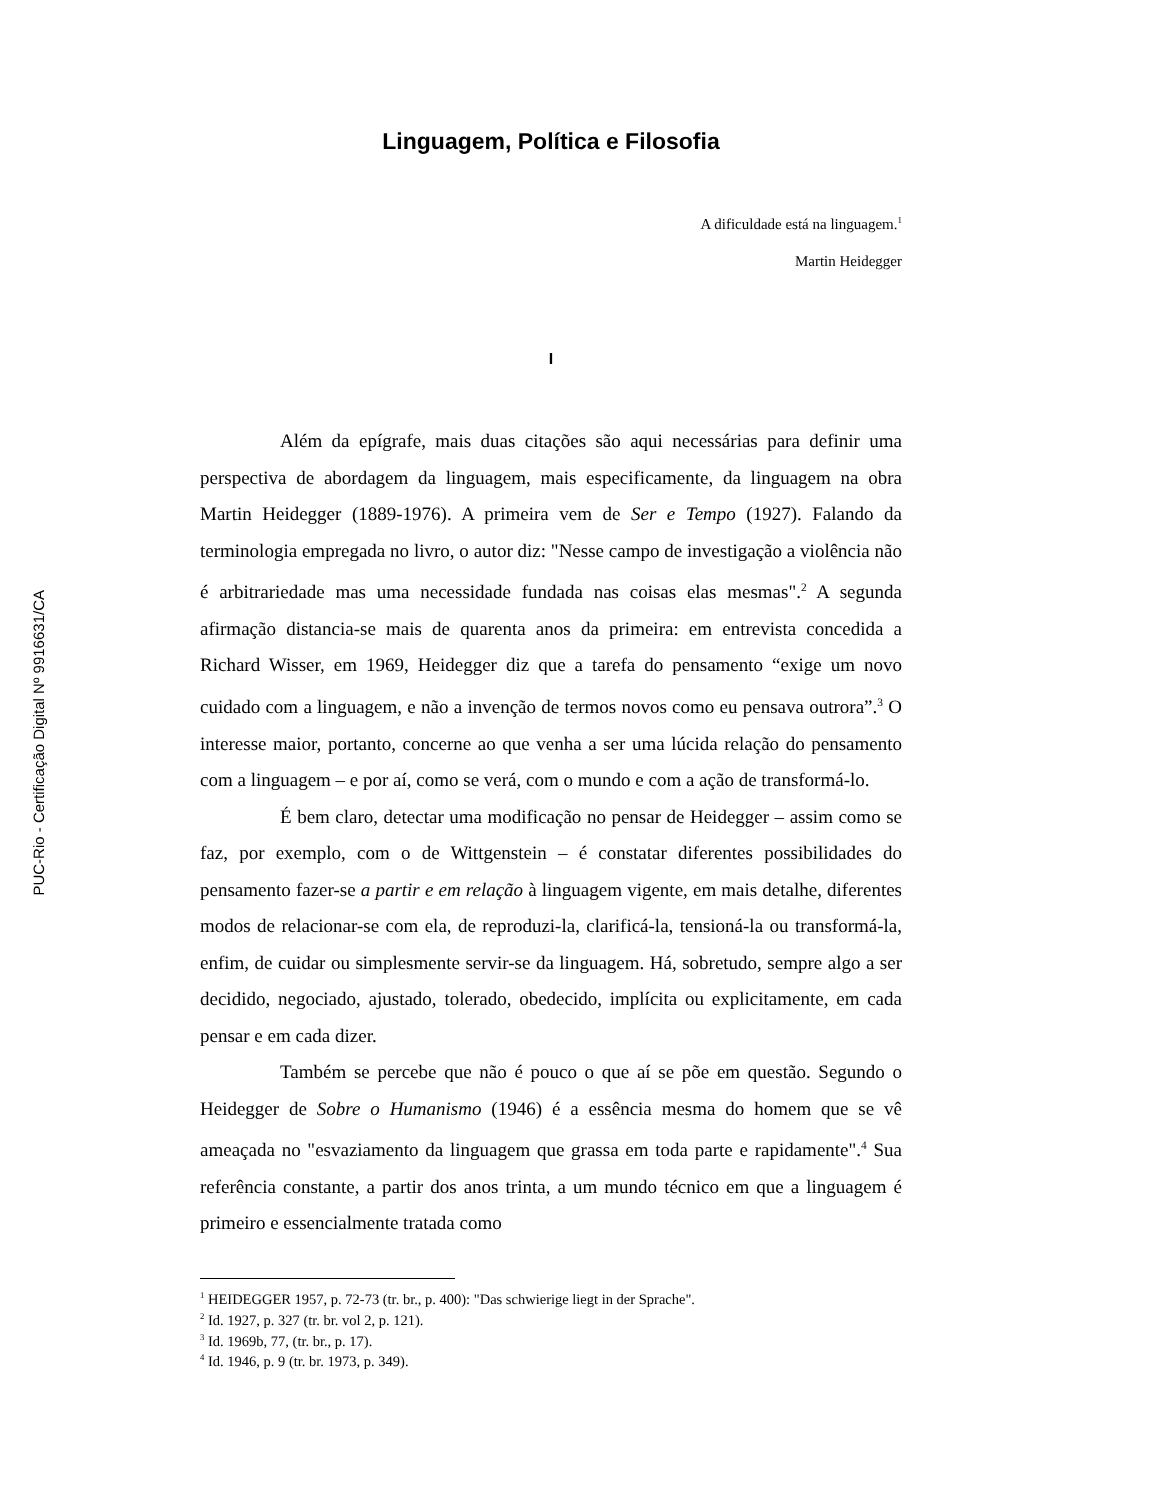PUC-Rio - Certificação Digital Nº 9916631/CA
Linguagem, Política e Filosofia
A dificuldade está na linguagem.<sup>1</sup>
Martin Heidegger
I
Além da epígrafe, mais duas citações são aqui necessárias para definir uma perspectiva de abordagem da linguagem, mais especificamente, da linguagem na obra Martin Heidegger (1889-1976). A primeira vem de Ser e Tempo (1927). Falando da terminologia empregada no livro, o autor diz: "Nesse campo de investigação a violência não é arbitrariedade mas uma necessidade fundada nas coisas elas mesmas".<sup>2</sup> A segunda afirmação distancia-se mais de quarenta anos da primeira: em entrevista concedida a Richard Wisser, em 1969, Heidegger diz que a tarefa do pensamento “exige um novo cuidado com a linguagem, e não a invenção de termos novos como eu pensava outrora”.<sup>3</sup> O interesse maior, portanto, concerne ao que venha a ser uma lúcida relação do pensamento com a linguagem – e por aí, como se verá, com o mundo e com a ação de transformá-lo.
É bem claro, detectar uma modificação no pensar de Heidegger – assim como se faz, por exemplo, com o de Wittgenstein – é constatar diferentes possibilidades do pensamento fazer-se a partir e em relação à linguagem vigente, em mais detalhe, diferentes modos de relacionar-se com ela, de reproduzi-la, clarificá-la, tensioná-la ou transformá-la, enfim, de cuidar ou simplesmente servir-se da linguagem. Há, sobretudo, sempre algo a ser decidido, negociado, ajustado, tolerado, obedecido, implícita ou explicitamente, em cada pensar e em cada dizer.
Também se percebe que não é pouco o que aí se põe em questão. Segundo o Heidegger de Sobre o Humanismo (1946) é a essência mesma do homem que se vê ameaçada no "esvaziamento da linguagem que grassa em toda parte e rapidamente".<sup>4</sup> Sua referência constante, a partir dos anos trinta, a um mundo técnico em que a linguagem é primeiro e essencialmente tratada como
<sup>1</sup> HEIDEGGER 1957, p. 72-73 (tr. br., p. 400): "Das schwierige liegt in der Sprache".
<sup>2</sup> Id. 1927, p. 327 (tr. br. vol 2, p. 121).
<sup>3</sup> Id. 1969b, 77, (tr. br., p. 17).
<sup>4</sup> Id. 1946, p. 9 (tr. br. 1973, p. 349).